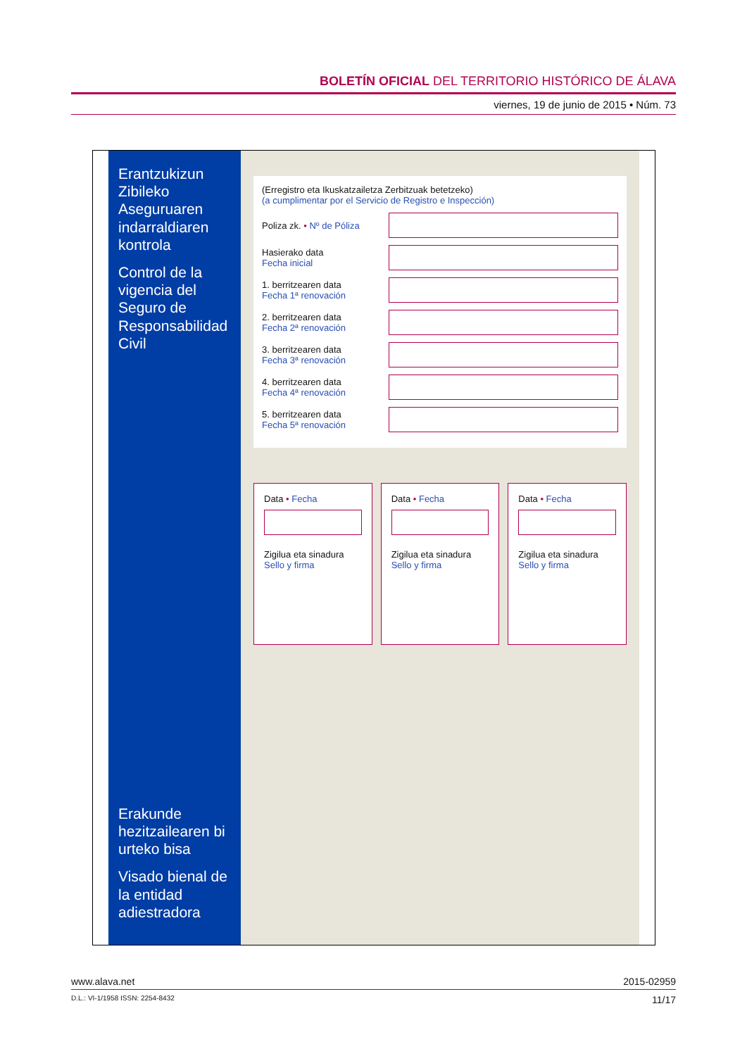BOLETÍN OFICIAL DEL TERRITORIO HISTÓRICO DE ÁLAVA
viernes, 19 de junio de 2015 • Núm. 73
Erantzukizun Zibileko Aseguruaren indarraldiaren kontrola
Control de la vigencia del Seguro de Responsabilidad Civil
Erakunde hezitzailearen bi urteko bisa
Visado bienal de la entidad adiestradora
(Erregistro eta Ikuskatzailetza Zerbitzuak betetzeko)
(a cumplimentar por el Servicio de Registro e Inspección)
Poliza zk. • Nº de Póliza
Hasierako data
Fecha inicial
1. berritzearen data
Fecha 1ª renovación
2. berritzearen data
Fecha 2ª renovación
3. berritzearen data
Fecha 3ª renovación
4. berritzearen data
Fecha 4ª renovación
5. berritzearen data
Fecha 5ª renovación
Data • Fecha
Zigilua eta sinadura
Sello y firma
Data • Fecha
Zigilua eta sinadura
Sello y firma
Data • Fecha
Zigilua eta sinadura
Sello y firma
www.alava.net 2015-02959
D.L.: VI-1/1958 ISSN: 2254-8432 11/17